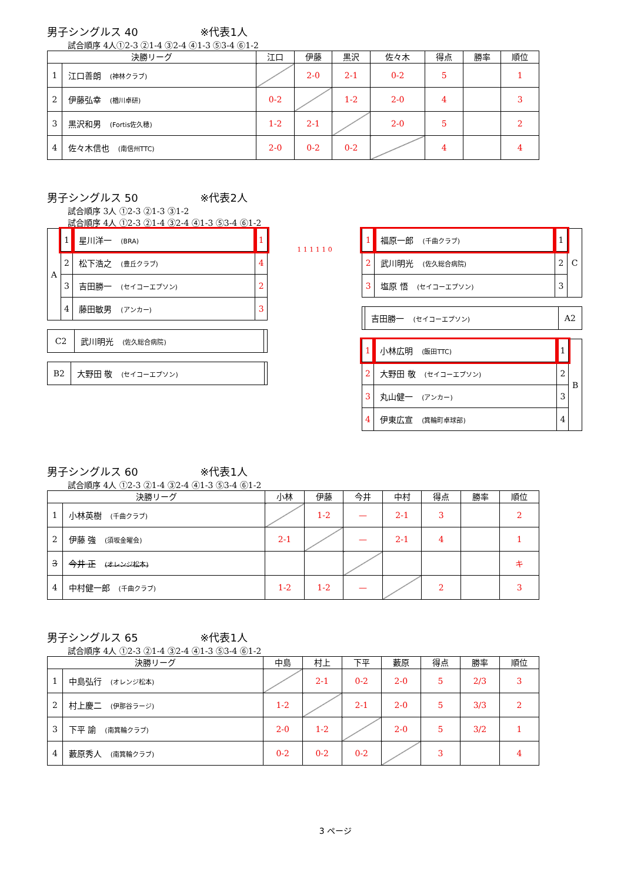男子シングルス 40 ※代表1人
試合順序 4人①2-3 ②1-4 ③2-4 ④1-3 ⑤3-4 ⑥1-2
| 決勝リーグ | | 江口 | 伊藤 | 黒沢 | 佐々木 | 得点 | 勝率 | 順位 |
| --- | --- | --- | --- | --- | --- | --- | --- | --- |
| 1 | 江口善朗 (神林クラブ) | | 2-0 | 2-1 | 0-2 | 5 | | 1 |
| 2 | 伊藤弘幸 (楢川卓研) | 0-2 | | 1-2 | 2-0 | 4 | | 3 |
| 3 | 黒沢和男 (Fortis佐久穂) | 1-2 | 2-1 | | 2-0 | 5 | | 2 |
| 4 | 佐々木信也 (南信州TTC) | 2-0 | 0-2 | 0-2 | | 4 | | 4 |
男子シングルス 50 ※代表2人
試合順序 3人 ①2-3 ②1-3 ③1-2
試合順序 4人 ①2-3 ②1-4 ③2-4 ④1-3 ⑤3-4 ⑥1-2
| A | 1 | 星川洋一 (BRA) | 1 |
| | 2 | 松下浩之 (豊丘クラブ) | 4 |
| | 3 | 吉田勝一 (セイコーエプソン) | 2 |
| | 4 | 藤田敏男 (アンカー) | 3 |
| C2 | 武川明光 (佐久総合病院) | |
| B2 | 大野田 敬 (セイコーエプソン) | |
1 1 1 1 1 0
| 1 | 福原一郎 (千曲クラブ) | 1 | C |
| 2 | 武川明光 (佐久総合病院) | 2 | |
| 3 | 塩原 悟 (セイコーエプソン) | 3 | |
| | 吉田勝一 (セイコーエプソン) | A2 |
| 1 | 小林広明 (飯田TTC) | 1 | B |
| 2 | 大野田 敬 (セイコーエプソン) | 2 | |
| 3 | 丸山健一 (アンカー) | 3 | |
| 4 | 伊東広宣 (箕輪町卓球部) | 4 | |
男子シングルス 60 ※代表1人
試合順序 4人 ①2-3 ②1-4 ③2-4 ④1-3 ⑤3-4 ⑥1-2
| 決勝リーグ | | 小林 | 伊藤 | 今井 | 中村 | 得点 | 勝率 | 順位 |
| --- | --- | --- | --- | --- | --- | --- | --- | --- |
| 1 | 小林英樹 (千曲クラブ) | | 1-2 | — | 2-1 | 3 | | 2 |
| 2 | 伊藤 強 (須坂金曜会) | 2-1 | | — | 2-1 | 4 | | 1 |
| 3 | 今井 正 (オレンジ松本) | | | | | | | キ |
| 4 | 中村健一郎 (千曲クラブ) | 1-2 | 1-2 | — | | 2 | | 3 |
男子シングルス 65 ※代表1人
試合順序 4人 ①2-3 ②1-4 ③2-4 ④1-3 ⑤3-4 ⑥1-2
| 決勝リーグ | | 中島 | 村上 | 下平 | 藪原 | 得点 | 勝率 | 順位 |
| --- | --- | --- | --- | --- | --- | --- | --- | --- |
| 1 | 中島弘行 (オレンジ松本) | | 2-1 | 0-2 | 2-0 | 5 | 2/3 | 3 |
| 2 | 村上慶二 (伊那谷ラージ) | 1-2 | | 2-1 | 2-0 | 5 | 3/3 | 2 |
| 3 | 下平 諭 (南箕輪クラブ) | 2-0 | 1-2 | | 2-0 | 5 | 3/2 | 1 |
| 4 | 藪原秀人 (南箕輪クラブ) | 0-2 | 0-2 | 0-2 | | 3 | | 4 |
3 ページ